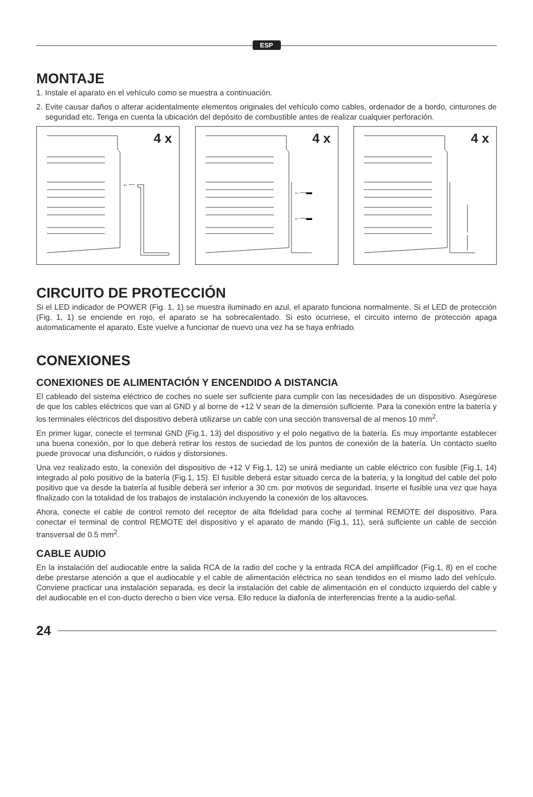ESP
MONTAJE
1. Instale el aparato en el vehículo como se muestra a continuación.
2. Evite causar daños o alterar acidentalmente elementos originales del vehículo como cables, ordenador de a bordo, cinturones de seguridad etc. Tenga en cuenta la ubicación del depósito de combustible antes de realizar cualquier perforación.
←---
4 x
←---▬
←---▬
4 x
4 x
CIRCUITO DE PROTECCIÓN
Si el LED indicador de POWER (Fig. 1, 1) se muestra iluminado en azul, el aparato funciona normalmente. Si el LED de protección (Fig. 1, 1) se enciende en rojo, el aparato se ha sobrecalentado. Si esto ocurriese, el circuito interno de protección apaga automaticamente el aparato. Este vuelve a funcionar de nuevo una vez ha se haya enfriado.
CONEXIONES
CONEXIONES DE ALIMENTACIÓN Y ENCENDIDO A DISTANCIA
El cableado del sistema eléctrico de coches no suele ser suflciente para cumplir con las necesidades de un dispositivo. Asegúrese de que los cables eléctricos que van al GND y al borne de +12 V sean de la dimensión suflciente. Para la conexión entre la batería y los terminales eléctricos del dispositivo deberá utilizarse un cable con una sección transversal de al menos 10 mm<sup>2</sup>.
En primer lugar, conecte el terminal GND (Fig.1, 13) del dispositivo y el polo negativo de la batería. Es muy importante establecer una buena conexión, por lo que deberá retirar los restos de suciedad de los puntos de conexión de la batería. Un contacto suelto puede provocar una disfunción, o ruidos y distorsiones.
Una vez realizado esto, la conexión del dispositivo de +12 V Fig.1, 12) se unirá mediante un cable eléctrico con fusible (Fig.1, 14) integrado al polo positivo de la batería (Fig.1, 15). El fusible deberá estar situado cerca de la batería, y la longitud del cable del polo positivo que va desde la batería al fusible deberá ser inferior a 30 cm. por motivos de seguridad. Inserte el fusible una vez que haya flnalizado con la totalidad de los trabajos de instalación incluyendo la conexión de los altavoces.
Ahora, conecte el cable de control remoto del receptor de alta fldelidad para coche al terminal REMOTE del dispositivo. Para conectar el terminal de control REMOTE del dispositivo y el aparato de mando (Fig.1, 11), será suflciente un cable de sección transversal de 0.5 mm<sup>2</sup>.
CABLE AUDIO
En la instalación del audiocable entre la salida RCA de la radio del coche y la entrada RCA del ampliflcador (Fig.1, 8) en el coche debe prestarse atención a que el audiocable y el cable de alimentación eléctrica no sean tendidos en el mismo lado del vehículo. Conviene practicar una instalación separada, es decir la instalación del cable de alimentación en el conducto izquierdo del cable y del audiocable en el con-ducto derecho o bien vice versa. Ello reduce la diafonía de interferencias frente a la audio-señal.
24